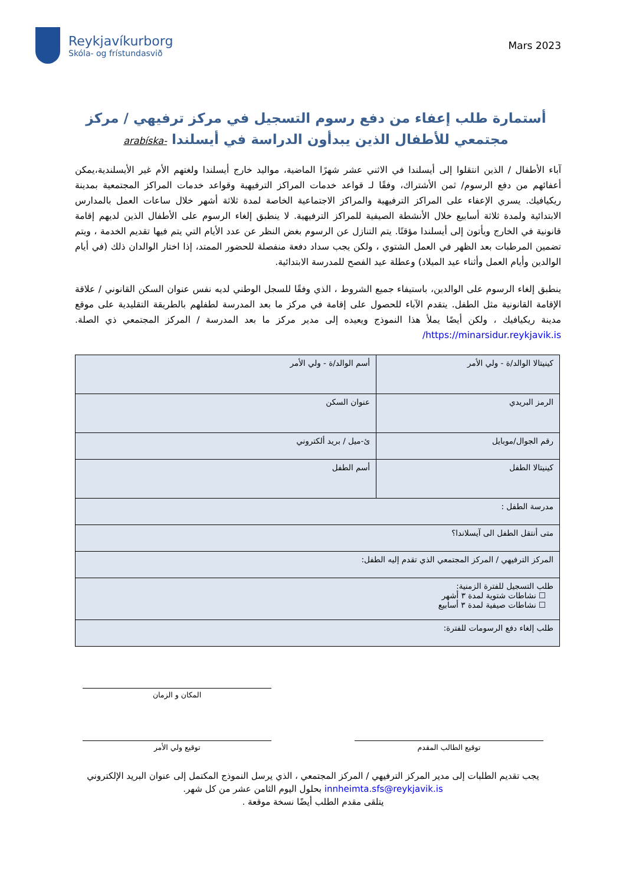Reykjavíkurborg
Skóla- og frístundasvið
Mars 2023
أستمارة طلب إعفاء من دفع رسوم التسجيل في مركز ترفيهي / مركز مجتمعي للأطفال الذين يبدأون الدراسة في أيسلندا -arabíska
آباء الأطفال / الذين انتقلوا إلى أيسلندا في الاثني عشر شهرًا الماضية، مواليد خارج أيسلندا ولغتهم الأم غير الأيسلندية،يمكن أعفائهم من دفع الرسوم/ ثمن الأشتراك، وفقًا لـ قواعد خدمات المراكز الترفيهية وقواعد خدمات المراكز المجتمعية بمدينة ريكيافيك. يسري الإعفاء على المراكز الترفيهية والمراكز الاجتماعية الخاصة لمدة ثلاثة أشهر خلال ساعات العمل بالمدارس الابتدائية ولمدة ثلاثة أسابيع خلال الأنشطة الصيفية للمراكز الترفيهية. لا ينطبق إلغاء الرسوم على الأطفال الذين لديهم إقامة قانونية في الخارج ويأتون إلى أيسلندا مؤقتًا. يتم التنازل عن الرسوم بغض النظر عن عدد الأيام التي يتم فيها تقديم الخدمة ، ويتم تضمين المرطبات بعد الظهر في العمل الشتوي ، ولكن يجب سداد دفعة منفصلة للحضور الممتد، إذا اختار الوالدان ذلك (في أيام الوالدين وأيام العمل وأثناء عيد الميلاد) وعطلة عيد الفصح للمدرسة الابتدائية.
ينطبق إلغاء الرسوم على الوالدين، باستيفاء جميع الشروط ، الذي وفقًا للسجل الوطني لديه نفس عنوان السكن القانوني / علاقة الإقامة القانونية مثل الطفل. يتقدم الآباء للحصول على إقامة في مركز ما بعد المدرسة لطفلهم بالطريقة التقليدية على موقع مدينة ريكيافيك ، ولكن أيضًا يملأ هذا النموذج ويعيده إلى مدير مركز ما بعد المدرسة / المركز المجتمعي ذي الصلة. https://minarsidur.reykjavik.is/
| كينيتالا الوالد/ة - ولي الأمر | أسم الوالد/ة - ولي الأمر |
| الرمز البريدي | عنوان السكن |
| رقم الجوال/موبايل | ئ-ميل / بريد ألكتروني |
| كينيتالا الطفل | أسم الطفل |
| مدرسة الطفل : | |
| متى أنتقل الطفل الى آيسلاندا؟ | |
| المركز الترفيهي / المركز المجتمعي الذي تقدم إليه الطفل: | |
| طلب التسجيل للفترة الزمنية: ☐ نشاطات شتوية لمدة ٣ أشهر ☐ نشاطات صيفية لمدة ٣ أسابيع | |
| طلب إلغاء دفع الرسومات للفترة: | |
المكان و الزمان
توقيع ولي الأمر توقيع الطالب المقدم
يجب تقديم الطلبات إلى مدير المركز الترفيهي / المركز المجتمعي ، الذي يرسل النموذج المكتمل إلى عنوان البريد الإلكتروني
innheimta.sfs@reykjavik.is بحلول اليوم الثامن عشر من كل شهر.
يتلقى مقدم الطلب أيضًا نسخة موقعة .